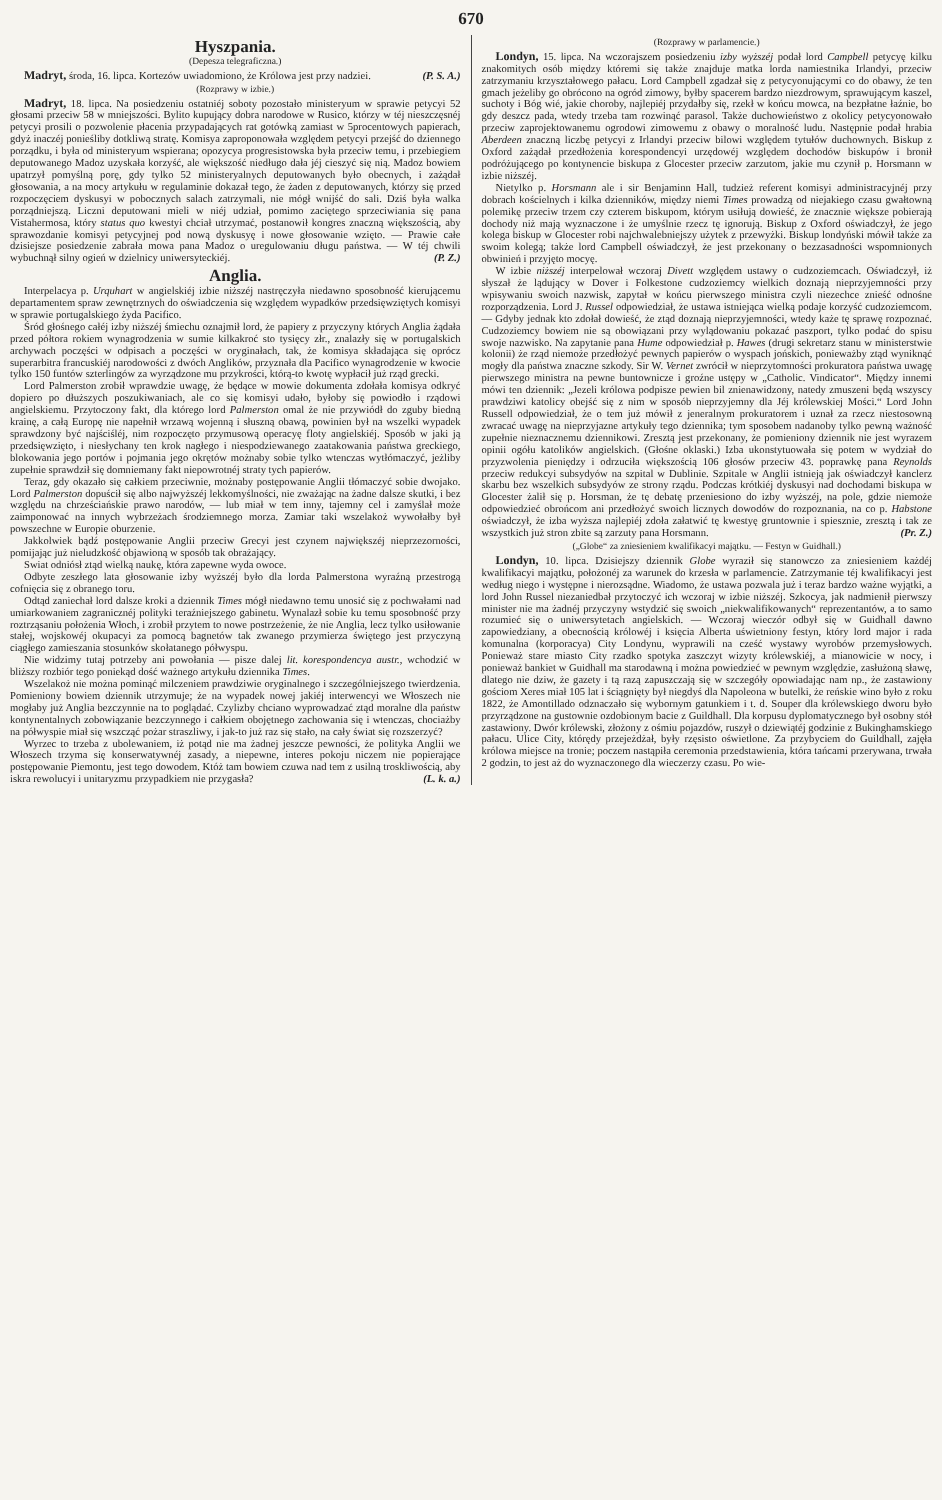670
Hyszpania.
(Depesza telegraficzna.)
Madryt, środa, 16. lipca. Kortezów uwiadomiono, że Królowa jest przy nadziei. (P. S. A.)
(Rozprawy w izbie.)
Madryt, 18. lipca. Na posiedzeniu ostatniéj soboty pozostało ministeryum w sprawie petycyi 52 głosami przeciw 58 w mniejszości. Bylito kupujący dobra narodowe w Rusico, którzy w téj nieszczęsnéj petycyi prosili o pozwolenie płacenia przypadających rat gotówką zamiast w 5procentowych papierach, gdyż inaczéj ponieśliby dotkliwą stratę. Komisya zaproponowała względem petycyi przejść do dziennego porządku, i była od ministeryum wspierana; opozycya progresistowska była przeciw temu, i przebiegiem deputowanego Madoz uzyskała korzyść, ale większość niedługo dała jéj cieszyć się nią. Madoz bowiem upatrzył pomyślną porę, gdy tylko 52 ministeryalnych deputowanych było obecnych, i zażądał głosowania, a na mocy artykułu w regulaminie dokazał tego, że żaden z deputowanych, którzy się przed rozpoczęciem dyskusyi w pobocznych salach zatrzymali, nie mógł wnijść do sali. Dziś była walka porządniejszą. Liczni deputowani mieli w niéj udział, pomimo zaciętego sprzeciwiania się pana Vistahermosa, który status quo kwestyi chciał utrzymać, postanowił kongres znaczną większością, aby sprawozdanie komisyi petycyjnej pod nową dyskusyę i nowe głosowanie wzięto. — Prawie całe dzisiejsze posiedzenie zabrała mowa pana Madoz o uregulowaniu długu państwa. — W téj chwili wybuchnął silny ogień w dzielnicy uniwersyteckiéj. (P. Z.)
Anglia.
Interpelacya p. Urquhart w angielskiéj izbie niższéj nastręczyła niedawno sposobność kierującemu departamentem spraw zewnętrznych do oświadczenia się względem wypadków przedsięwziętych komisyi w sprawie portugalskiego żyda Pacifico.
Śród głośnego całéj izby niższéj śmiechu oznajmił lord, że papiery z przyczyny których Anglia żądała przed półtora rokiem wynagrodzenia w sumie kilkakroć sto tysięcy złr., znalazły się w portugalskich archywach poczęści w odpisach a poczęści w oryginałach, tak, że komisya składająca się oprócz superarbitra francuskiéj narodowości z dwóch Anglików, przyznała dla Pacifico wynagrodzenie w kwocie tylko 150 funtów szterlingów za wyrządzone mu przykrości, którą-to kwotę wypłacił już rząd grecki.
Lord Palmerston zrobił wprawdzie uwagę, że będące w mowie dokumenta zdołała komisya odkryć dopiero po dłuższych poszukiwaniach, ale co się komisyi udało, byłoby się powiodło i rządowi angielskiemu. Przytoczony fakt, dla którego lord Palmerston omal że nie przywiódł do zguby biedną krainę, a całą Europę nie napełnił wrzawą wojenną i słuszną obawą, powinien był na wszelki wypadek sprawdzony być najściśléj, nim rozpoczęto przymusową operacyę floty angielskiéj. Sposób w jaki ją przedsięwzięto, i niesłychany ten krok nagłego i niespodziewanego zaatakowania państwa greckiego, blokowania jego portów i pojmania jego okrętów możnaby sobie tylko wtenczas wytłómaczyć, jeżliby zupełnie sprawdził się domniemany fakt niepowrotnéj straty tych papierów.
Teraz, gdy okazało się całkiem przeciwnie, możnaby postępowanie Anglii tłómaczyć sobie dwojako. Lord Palmerston dopuścił się albo najwyższéj lekkomyślności, nie zważając na żadne dalsze skutki, i bez względu na chrześciańskie prawo narodów, — lub miał w tem inny, tajemny cel i zamyślał może zaimponować na innych wybrzeżach środziemnego morza. Zamiar taki wszelakoż wywołałby był powszechne w Europie oburzenie.
Jakkolwiek bądź postępowanie Anglii przeciw Grecyi jest czynem największéj nieprzezorności, pomijając już nieludzkość objawioną w sposób tak obrażający.
Swiat odniósł ztąd wielką naukę, która zapewne wyda owoce.
Odbyte zeszłego lata głosowanie izby wyższéj było dla lorda Palmerstona wyraźną przestrogą cofnięcia się z obranego toru.
Odtąd zaniechał lord dalsze kroki a dziennik Times mógł niedawno temu unosić się z pochwałami nad umiarkowaniem zagranicznéj polityki teraźniejszego gabinetu. Wynalazł sobie ku temu sposobność przy roztrząsaniu położenia Włoch, i zrobił przytem to nowe postrzeżenie, że nie Anglia, lecz tylko usiłowanie stałej, wojskowéj okupacyi za pomocą bagnetów tak zwanego przymierza świętego jest przyczyną ciągłego zamieszania stosunków skołatanego półwyspu.
Nie widzimy tutaj potrzeby ani powołania — pisze dalej lit. korespondencya austr., wchodzić w bliższy rozbiór tego poniekąd dość ważnego artykułu dziennika Times.
Wszelakoż nie można pominąć milczeniem prawdziwie oryginalnego i szczególniejszego twierdzenia. Pomieniony bowiem dziennik utrzymuje; że na wypadek nowej jakiéj interwencyi we Włoszech nie mogłaby już Anglia bezczynnie na to poglądać. Czylizby chciano wyprowadzać ztąd moralne dla państw kontynentalnych zobowiązanie bezczynnego i całkiem obojętnego zachowania się i wtenczas, chociażby na półwyspie miał się wszcząć pożar straszliwy, i jak-to już raz się stało, na cały świat się rozszerzyć?
Wyrzec to trzeba z ubolewaniem, iż potąd nie ma żadnej jeszcze pewności, że polityka Anglii we Włoszech trzyma się konserwatywnéj zasady, a niepewne, interes pokoju niczem nie popierające postępowanie Piemontu, jest tego dowodem. Któż tam bowiem czuwa nad tem z usilną troskliwością, aby iskra rewolucyi i unitaryzmu przypadkiem nie przygasła? (L. k. a.)
(Rozprawy w parlamencie.)
Londyn, 15. lipca. Na wczorajszem posiedzeniu izby wyższéj podał lord Campbell petycyę kilku znakomitych osób między któremi się także znajduje matka lorda namiestnika Irlandyi, przeciw zatrzymaniu krzyształowego pałacu. Lord Campbell zgadzał się z petycyonującymi co do obawy, że ten gmach jeżeliby go obrócono na ogród zimowy, byłby spacerem bardzo niezdrowym, sprawującym kaszel, suchoty i Bóg wié, jakie choroby, najlepiéj przydałby się, rzekł w końcu mowca, na bezpłatne łaźnie, bo gdy deszcz pada, wtedy trzeba tam rozwinąć parasol. Także duchowieństwo z okolicy petycyonowało przeciw zaprojektowanemu ogrodowi zimowemu z obawy o moralność ludu. Następnie podał hrabia Aberdeen znaczną liczbę petycyi z Irlandyi przeciw bilowi względem tytułów duchownych. Biskup z Oxford zażądał przedłożenia korespondencyi urzędowéj względem dochodów biskupów i bronił podróżującego po kontynencie biskupa z Glocester przeciw zarzutom, jakie mu czynił p. Horsmann w izbie niższéj.
Nietylko p. Horsmann ale i sir Benjaminn Hall, tudzież referent komisyi administracyjnéj przy dobrach kościelnych i kilka dzienników, między niemi Times prowadzą od niejakiego czasu gwałtowną polemikę przeciw trzem czy czterem biskupom, którym usiłują dowieść, że znacznie większe pobierają dochody niż mają wyznaczone i że umyślnie rzecz tę ignorują. Biskup z Oxford oświadczył, że jego kolega biskup w Glocester robi najchwalebniejszy użytek z przewyżki. Biskup londyński mówił także za swoim kolegą; także lord Campbell oświadczył, że jest przekonany o bezzasadności wspomnionych obwinień i przyjęto mocyę.
W izbie niższéj interpelował wczoraj Divett względem ustawy o cudzoziemcach. Oświadczył, iż słyszał że lądujący w Dover i Folkestone cudzoziemcy wielkich doznają nieprzyjemności przy wpisywaniu swoich nazwisk, zapytał w końcu pierwszego ministra czyli niezechce znieść odnośne rozporządzenia. Lord J. Russel odpowiedział, że ustawa istniejąca wielką podaje korzyść cudzoziemcom. — Gdyby jednak kto zdołał dowieść, że ztąd doznają nieprzyjemności, wtedy każe tę sprawę rozpoznać. Cudzoziemcy bowiem nie są obowiązani przy wylądowaniu pokazać paszport, tylko podać do spisu swoje nazwisko. Na zapytanie pana Hume odpowiedział p. Hawes (drugi sekretarz stanu w ministerstwie kolonii) że rząd niemoże przedłożyć pewnych papierów o wyspach jońskich, ponieważby ztąd wyniknąć mogły dla państwa znaczne szkody. Sir W. Vernet zwrócił w nieprzytomności prokuratora państwa uwagę pierwszego ministra na pewne buntownicze i groźne ustępy w „Catholic. Vindicator“. Między innemi mówi ten dziennik: „Jezeli królowa podpisze pewien bil znienawidzony, natedy zmuszeni będą wszyscy prawdziwi katolicy obejść się z nim w sposób nieprzyjemny dla Jéj królewskiej Mości.“ Lord John Russell odpowiedział, że o tem już mówił z jeneralnym prokuratorem i uznał za rzecz niestosowną zwracać uwagę na nieprzyjazne artykuły tego dziennika; tym sposobem nadanoby tylko pewną ważność zupełnie nieznacznemu dziennikowi. Zresztą jest przekonany, że pomieniony dziennik nie jest wyrazem opinii ogółu katolików angielskich. (Głośne oklaski.) Izba ukonstytuowała się potem w wydział do przyzwolenia pieniędzy i odrzuciła większością 106 głosów przeciw 43. poprawkę pana Reynolds przeciw redukcyi subsydyów na szpital w Dublinie. Szpitale w Anglii istnieją jak oświadczył kanclerz skarbu bez wszelkich subsydyów ze strony rządu. Podczas krótkiéj dyskusyi nad dochodami biskupa w Glocester żalił się p. Horsman, że tę debatę przeniesiono do izby wyższéj, na pole, gdzie niemoże odpowiedzieć obrońcom ani przedłożyć swoich licznych dowodów do rozpoznania, na co p. Habstone oświadczył, że izba wyższa najlepiéj zdoła załatwić tę kwestyę gruntownie i spiesznie, zresztą i tak ze wszystkich już stron zbite są zarzuty pana Horsmann. (Pr. Z.)
(„Globe“ za zniesieniem kwalifikacyi majątku. — Festyn w Guidhall.)
Londyn, 10. lipca. Dzisiejszy dziennik Globe wyraził się stanowczo za zniesieniem każdéj kwalifikacyi majątku, położonéj za warunek do krzesła w parlamencie. Zatrzymanie téj kwalifikacyi jest według niego i występne i nierozsądne. Wiadomo, że ustawa pozwala już i teraz bardzo ważne wyjątki, a lord John Russel niezaniedbał przytoczyć ich wczoraj w izbie niższéj. Szkocya, jak nadmienił pierwszy minister nie ma żadnéj przyczyny wstydzić się swoich „niekwalifikowanych“ reprezentantów, a to samo rozumieć się o uniwersytetach angielskich. — Wczoraj wieczór odbył się w Guidhall dawno zapowiedziany, a obecnością królowéj i księcia Alberta uświetniony festyn, który lord major i rada komunalna (korporacya) City Londynu, wyprawili na cześć wystawy wyrobów przemysłowych. Ponieważ stare miasto City rzadko spotyka zaszczyt wizyty królewskiéj, a mianowicie w nocy, i ponieważ bankiet w Guidhall ma starodawną i można powiedzieć w pewnym względzie, zasłużoną sławę, dlatego nie dziw, że gazety i tą razą zapuszczają się w szczegóły opowiadając nam np., że zastawiony gościom Xeres miał 105 lat i ściągnięty był niegdyś dla Napoleona w butelki, że reńskie wino było z roku 1822, że Amontillado odznaczało się wybornym gatunkiem i t. d. Souper dla królewskiego dworu było przyrządzone na gustownie ozdobionym bacie z Guildhall. Dla korpusu dyplomatycznego był osobny stół zastawiony. Dwór królewski, złożony z ośmiu pojazdów, ruszył o dziewiątéj godzinie z Bukinghamskiego pałacu. Ulice City, którędy przejeżdżał, były rzęsisto oświetlone. Za przybyciem do Guildhall, zajęła królowa miejsce na tronie; poczem nastąpiła ceremonia przedstawienia, która tańcami przerywana, trwała 2 godzin, to jest aż do wyznaczonego dla wieczerzy czasu. Po wie-